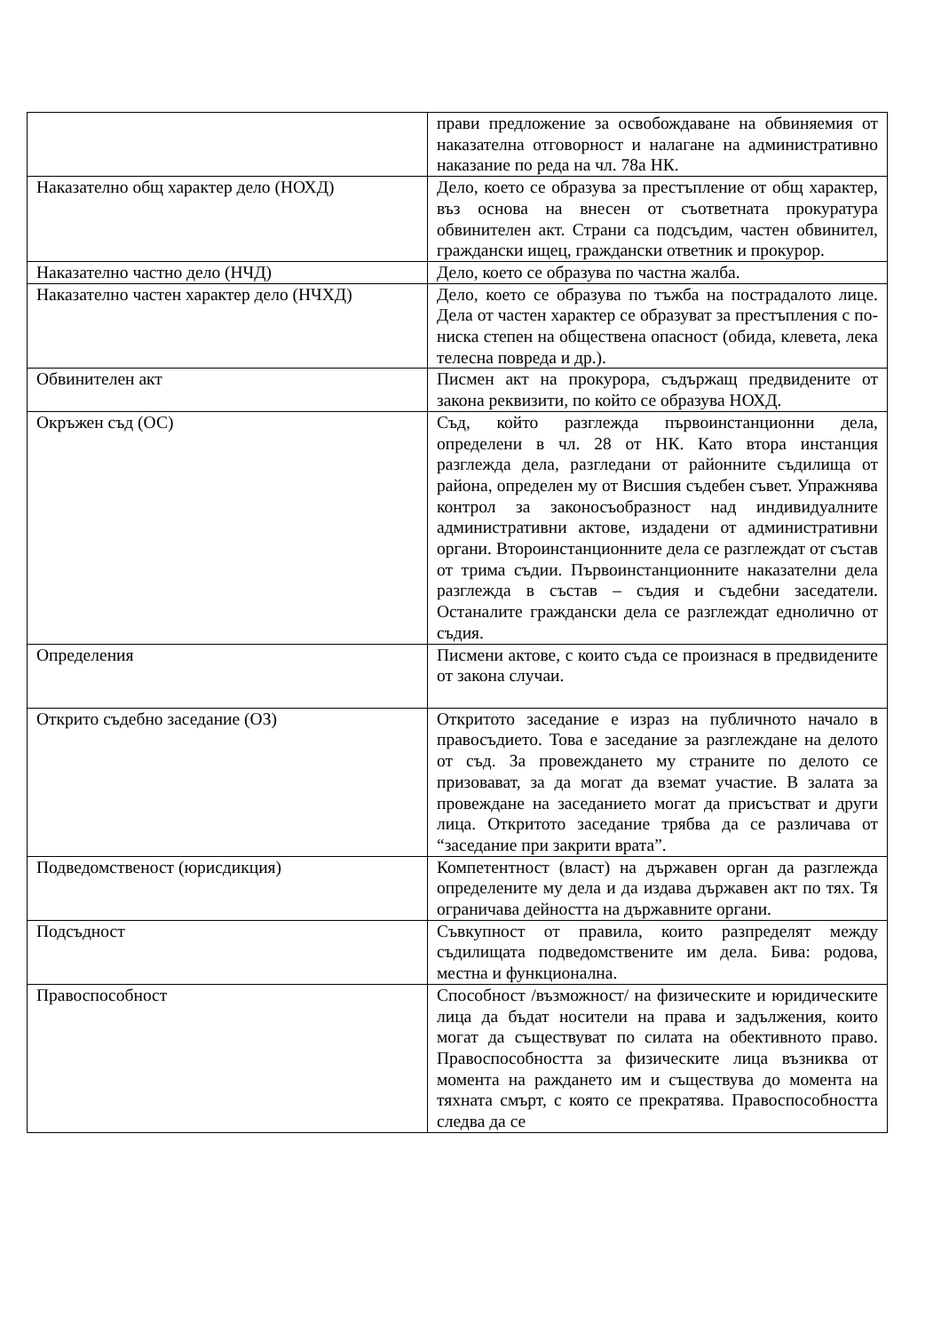| | прави предложение за освобождаване на обвиняемия от наказателна отговорност и налагане на административно наказание по реда на чл. 78а НК. |
| Наказателно общ характер дело (НОХД) | Дело, което се образува за престъпление от общ характер, въз основа на внесен от съответната прокуратура обвинителен акт. Страни са подсъдим, частен обвинител, граждански ищец, граждански ответник и прокурор. |
| Наказателно частно дело (НЧД) | Дело, което се образува по частна жалба. |
| Наказателно частен характер дело (НЧХД) | Дело, което се образува по тъжба на пострадалото лице. Дела от частен характер се образуват за престъпления с по-ниска степен на обществена опасност (обида, клевета, лека телесна повреда и др.). |
| Обвинителен акт | Писмен акт на прокурора, съдържащ предвидените от закона реквизити, по който се образува НОХД. |
| Окръжен съд (ОС) | Съд, който разглежда първоинстанционни дела, определени в чл. 28 от НК. Като втора инстанция разглежда дела, разгледани от районните съдилища от района, определен му от Висшия съдебен съвет. Упражнява контрол за законосъобразност над индивидуалните административни актове, издадени от административни органи. Второинстанционните дела се разглеждат от състав от трима съдии. Първоинстанционните наказателни дела разглежда в състав – съдия и съдебни заседатели. Останалите граждански дела се разглеждат еднолично от съдия. |
| Определения | Писмени актове, с които съда се произнася в предвидените от закона случаи. |
| Открито съдебно заседание (ОЗ) | Откритото заседание е израз на публичното начало в правосъдието. Това е заседание за разглеждане на делото от съд. За провеждането му страните по делото се призовават, за да могат да вземат участие. В залата за провеждане на заседанието могат да присъстват и други лица. Откритото заседание трябва да се различава от “заседание при закрити врата”. |
| Подведомственост (юрисдикция) | Компетентност (власт) на държавен орган да разглежда определените му дела и да издава държавен акт по тях. Тя ограничава дейността на държавните органи. |
| Подсъдност | Съвкупност от правила, които разпределят между съдилищата подведомствените им дела. Бива: родова, местна и функционална. |
| Правоспособност | Способност /възможност/ на физическите и юридическите лица да бъдат носители на права и задължения, които могат да съществуват по силата на обективното право. Правоспособността за физическите лица възниква от момента на раждането им и съществува до момента на тяхната смърт, с която се прекратява. Правоспособността следва да се |